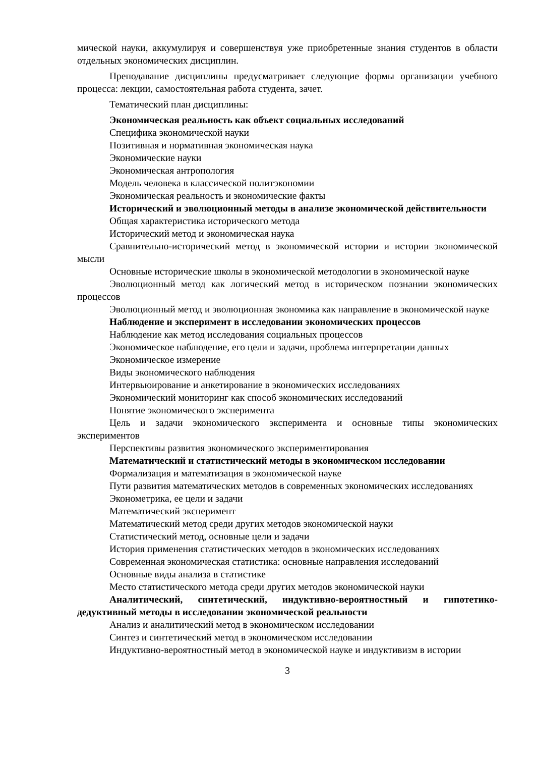мической науки, аккумулируя и совершенствуя уже приобретенные знания студентов в области отдельных экономических дисциплин.
Преподавание дисциплины предусматривает следующие формы организации учебного процесса: лекции, самостоятельная работа студента, зачет.
Тематический план дисциплины:
Экономическая реальность как объект социальных исследований
Специфика экономической науки
Позитивная и нормативная экономическая наука
Экономические науки
Экономическая антропология
Модель человека в классической политэкономии
Экономическая реальность и экономические факты
Исторический и эволюционный методы в анализе экономической действительности
Общая характеристика исторического метода
Исторический метод и экономическая наука
Сравнительно-исторический метод в экономической истории и истории экономической мысли
Основные исторические школы в экономической методологии в экономической науке
Эволюционный метод как логический метод в историческом познании экономических процессов
Эволюционный метод и эволюционная экономика как направление в экономической науке
Наблюдение и эксперимент в исследовании экономических процессов
Наблюдение как метод исследования социальных процессов
Экономическое наблюдение, его цели и задачи, проблема интерпретации данных
Экономическое измерение
Виды экономического наблюдения
Интервьюирование и анкетирование в экономических исследованиях
Экономический мониторинг как способ экономических исследований
Понятие экономического эксперимента
Цель и задачи экономического эксперимента и основные типы экономических экспериментов
Перспективы развития экономического экспериментирования
Математический и статистический методы в экономическом исследовании
Формализация и математизация в экономической науке
Пути развития математических методов в современных экономических исследованиях
Эконометрика, ее цели и задачи
Математический эксперимент
Математический метод среди других методов экономической науки
Статистический метод, основные цели и задачи
История применения статистических методов в экономических исследованиях
Современная экономическая статистика: основные направления исследований
Основные виды анализа в статистике
Место статистического метода среди других методов экономической науки
Аналитический, синтетический, индуктивно-вероятностный и гипотетико-дедуктивный методы в исследовании экономической реальности
Анализ и аналитический метод в экономическом исследовании
Синтез и синтетический метод в экономическом исследовании
Индуктивно-вероятностный метод в экономической науке и индуктивизм в истории
3